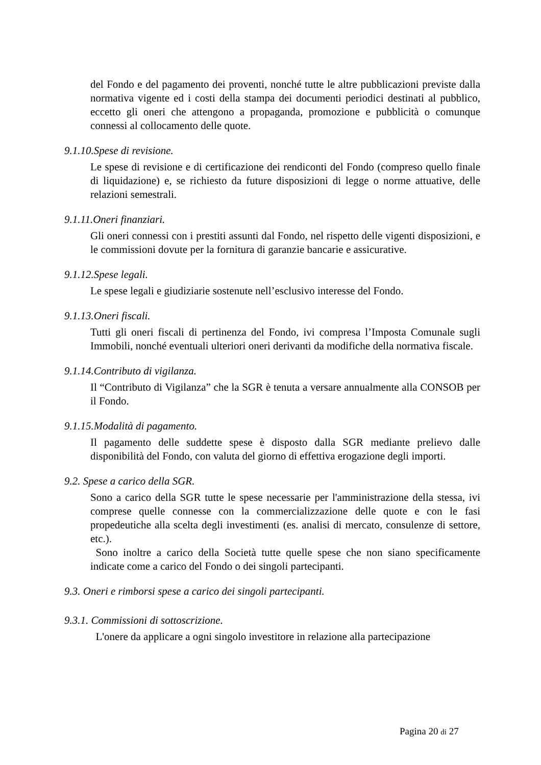del Fondo e del pagamento dei proventi, nonché tutte le altre pubblicazioni previste dalla normativa vigente ed i costi della stampa dei documenti periodici destinati al pubblico, eccetto gli oneri che attengono a propaganda, promozione e pubblicità o comunque connessi al collocamento delle quote.
9.1.10.Spese di revisione.
Le spese di revisione e di certificazione dei rendiconti del Fondo (compreso quello finale di liquidazione) e, se richiesto da future disposizioni di legge o norme attuative, delle relazioni semestrali.
9.1.11.Oneri finanziari.
Gli oneri connessi con i prestiti assunti dal Fondo, nel rispetto delle vigenti disposizioni, e le commissioni dovute per la fornitura di garanzie bancarie e assicurative.
9.1.12.Spese legali.
Le spese legali e giudiziarie sostenute nell’esclusivo interesse del Fondo.
9.1.13.Oneri fiscali.
Tutti gli oneri fiscali di pertinenza del Fondo, ivi compresa l’Imposta Comunale sugli Immobili, nonché eventuali ulteriori oneri derivanti da modifiche della normativa fiscale.
9.1.14.Contributo di vigilanza.
Il “Contributo di Vigilanza” che la SGR è tenuta a versare annualmente alla CONSOB per il Fondo.
9.1.15.Modalità di pagamento.
Il pagamento delle suddette spese è disposto dalla SGR mediante prelievo dalle disponibilità del Fondo, con valuta del giorno di effettiva erogazione degli importi.
9.2. Spese a carico della SGR.
Sono a carico della SGR tutte le spese necessarie per l'amministrazione della stessa, ivi comprese quelle connesse con la commercializzazione delle quote e con le fasi propedeutiche alla scelta degli investimenti (es. analisi di mercato, consulenze di settore, etc.).
Sono inoltre a carico della Società tutte quelle spese che non siano specificamente indicate come a carico del Fondo o dei singoli partecipanti.
9.3. Oneri e rimborsi spese a carico dei singoli partecipanti.
9.3.1. Commissioni di sottoscrizione.
L'onere da applicare a ogni singolo investitore in relazione alla partecipazione
Pagina 20 di 27